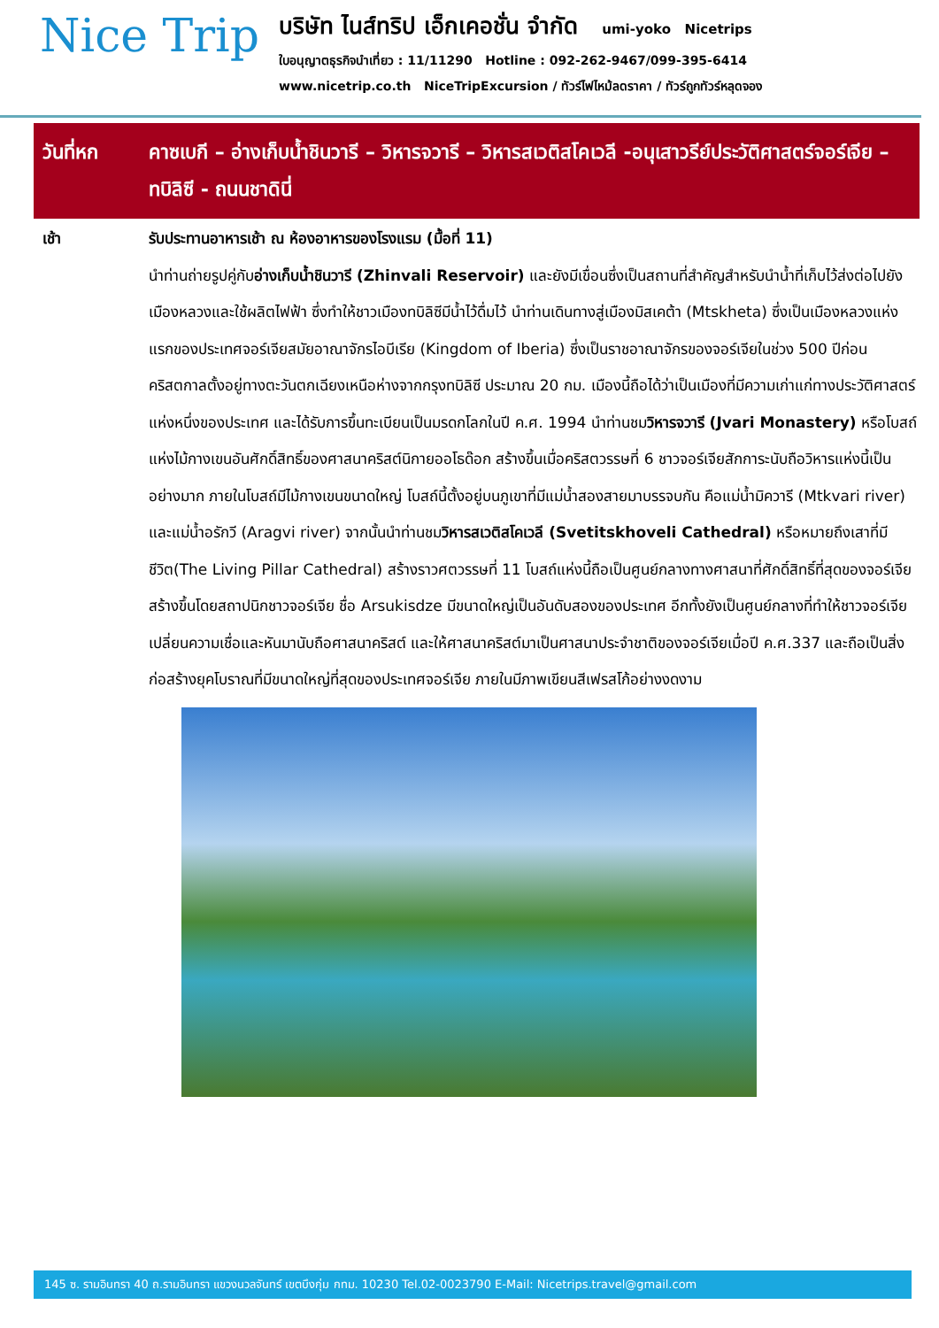Nice Trip
บริษัท ไนส์ทริป เอ็กเคอชั่น จำกัด umi-yoko Nicetrips
ใบอนุญาตธุรกิจนำเที่ยว : 11/11290 Hotline : 092-262-9467/099-395-6414
www.nicetrip.co.th NiceTripExcursion / ทัวร์ไฟไหม้ลดราคา / ทัวร์ถูกทัวร์หลุดจอง
วันที่หก คาซเบกี – อ่างเก็บน้ำชินวารี – วิหารจวารี – วิหารสเวติสโคเวลี -อนุเสาวรีย์ประวัติศาสตร์จอร์เจีย – ทบิลิซี - ถนนชาดินี่
เช้า
รับประทานอาหารเช้า ณ ห้องอาหารของโรงแรม (มื้อที่ 11)
นำท่านถ่ายรูปคู่กับอ่างเก็บน้ำชินวารี (Zhinvali Reservoir) และยังมีเขื่อนซึ่งเป็นสถานที่สำคัญสำหรับนำน้ำที่เก็บไว้ส่งต่อไปยังเมืองหลวงและใช้ผลิตไฟฟ้า ซึ่งทำให้ชาวเมืองทบิลิซีมีน้ำไว้ดื่มไว้ นำท่านเดินทางสู่เมืองมิสเคต้า (Mtskheta) ซึ่งเป็นเมืองหลวงแห่งแรกของประเทศจอร์เจียสมัยอาณาจักรไอบีเรีย (Kingdom of Iberia) ซึ่งเป็นราชอาณาจักรของจอร์เจียในช่วง 500 ปีก่อนคริสตกาลตั้งอยู่ทางตะวันตกเฉียงเหนือห่างจากกรุงทบิลิซี ประมาณ 20 กม. เมืองนี้ถือได้ว่าเป็นเมืองที่มีความเก่าแก่ทางประวัติศาสตร์แห่งหนึ่งของประเทศ และได้รับการขึ้นทะเบียนเป็นมรดกโลกในปี ค.ศ. 1994 นำท่านชมวิหารจวารี (Jvari Monastery) หรือโบสถ์แห่งไม้กางเขนอันศักดิ์สิทธิ์ของศาสนาคริสต์นิกายออโธด๊อก สร้างขึ้นเมื่อคริสตวรรษที่ 6 ชาวจอร์เจียสักการะนับถือวิหารแห่งนี้เป็นอย่างมาก ภายในโบสถ์มีไม้กางเขนขนาดใหญ่ โบสถ์นี้ตั้งอยู่บนภูเขาที่มีแม่น้ำสองสายมาบรรจบกัน คือแม่น้ำมิควารี (Mtkvari river) และแม่น้ำอรักวี (Aragvi river) จากนั้นนำท่านชมวิหารสเวติสโคเวลี (Svetitskhoveli Cathedral) หรือหมายถึงเสาที่มีชีวิต(The Living Pillar Cathedral) สร้างราวศตวรรษที่ 11 โบสถ์แห่งนี้ถือเป็นศูนย์กลางทางศาสนาที่ศักดิ์สิทธิ์ที่สุดของจอร์เจีย สร้างขึ้นโดยสถาปนิกชาวจอร์เจีย ชื่อ Arsukisdze มีขนาดใหญ่เป็นอันดับสองของประเทศ อีกทั้งยังเป็นศูนย์กลางที่ทำให้ชาวจอร์เจียเปลี่ยนความเชื่อและหันมานับถือศาสนาคริสต์ และให้ศาสนาคริสต์มาเป็นศาสนาประจำชาติของจอร์เจียเมื่อปี ค.ศ.337 และถือเป็นสิ่งก่อสร้างยุคโบราณที่มีขนาดใหญ่ที่สุดของประเทศจอร์เจีย ภายในมีภาพเขียนสีเฟรสโก้อย่างงดงาม
145 ซ. รามอินทรา 40 ถ.รามอินทรา แขวงนวลจันทร์ เขตบึงกุ่ม กทม. 10230 Tel.02-0023790 E-Mail: Nicetrips.travel@gmail.com